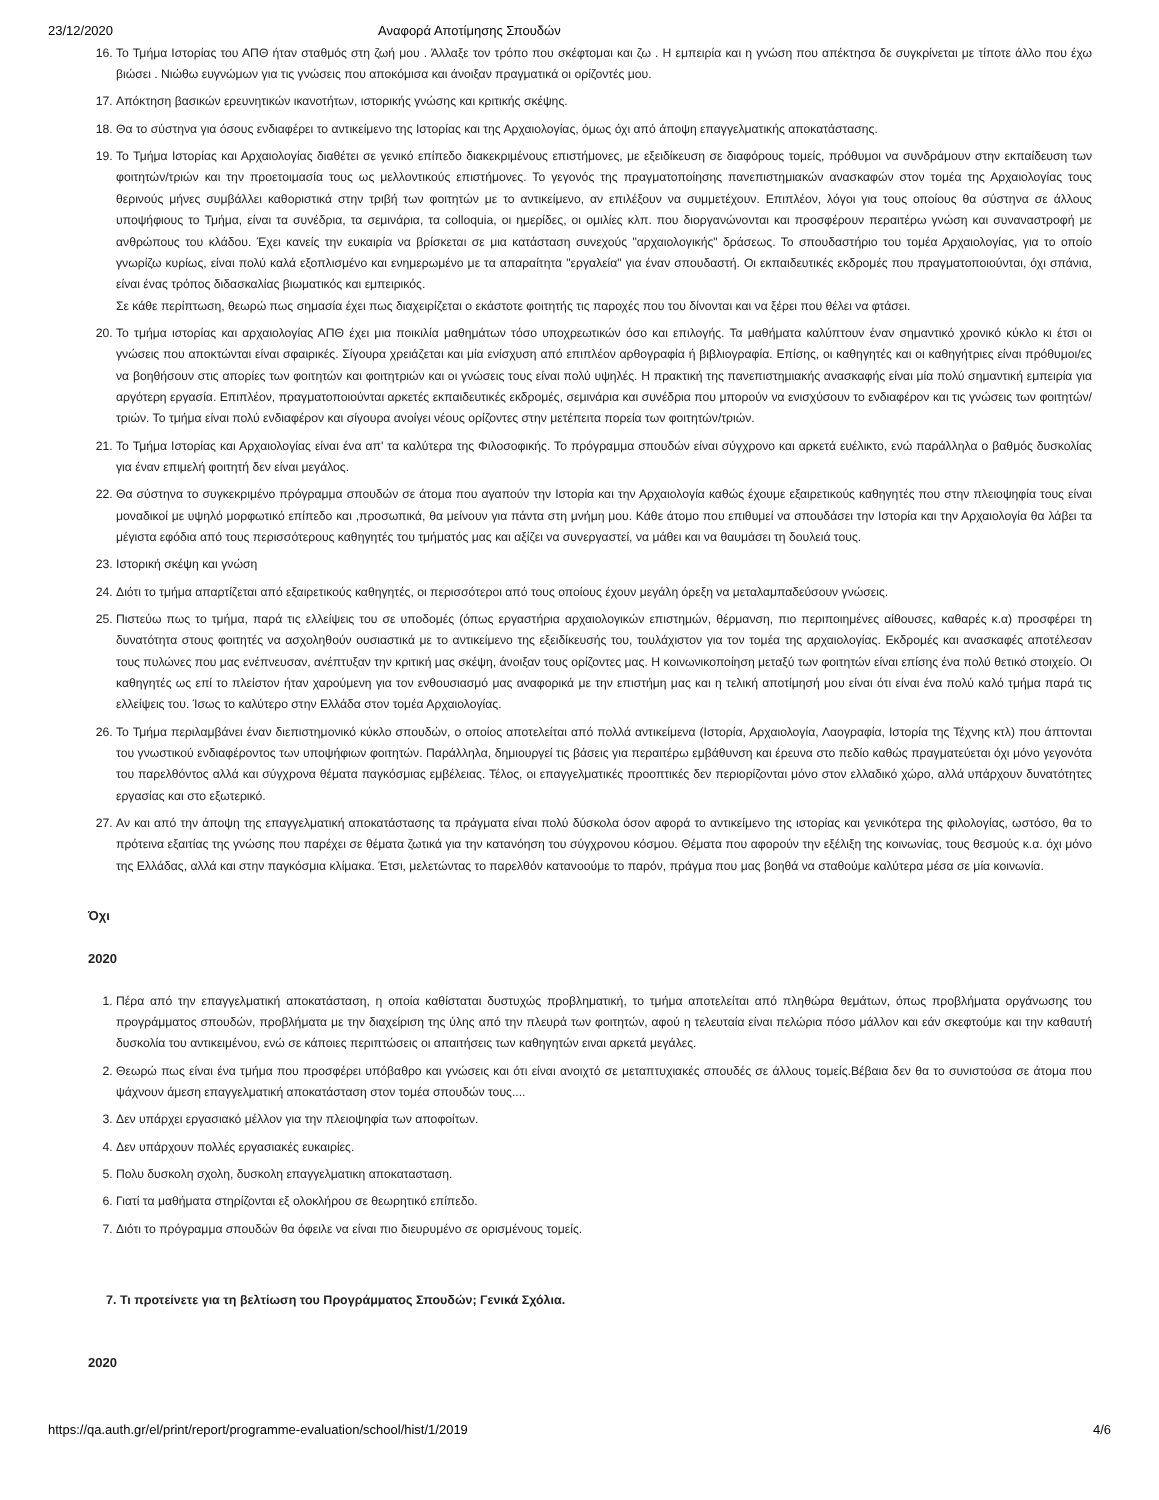23/12/2020 Αναφορά Αποτίμησης Σπουδών
16. Το Τμήμα Ιστορίας του ΑΠΘ ήταν σταθμός στη ζωή μου . Άλλαξε τον τρόπο που σκέφτομαι και ζω . Η εμπειρία και η γνώση που απέκτησα δε συγκρίνεται με τίποτε άλλο που έχω βιώσει . Νιώθω ευγνώμων για τις γνώσεις που αποκόμισα και άνοιξαν πραγματικά οι ορίζοντές μου.
17. Απόκτηση βασικών ερευνητικών ικανοτήτων, ιστορικής γνώσης και κριτικής σκέψης.
18. Θα το σύστηνα για όσους ενδιαφέρει το αντικείμενο της Ιστορίας και της Αρχαιολογίας, όμως όχι από άποψη επαγγελματικής αποκατάστασης.
19. Το Τμήμα Ιστορίας και Αρχαιολογίας διαθέτει σε γενικό επίπεδο διακεκριμένους επιστήμονες, με εξειδίκευση σε διαφόρους τομείς, πρόθυμοι να συνδράμουν στην εκπαίδευση των φοιτητών/τριών και την προετοιμασία τους ως μελλοντικούς επιστήμονες. Το γεγονός της πραγματοποίησης πανεπιστημιακών ανασκαφών στον τομέα της Αρχαιολογίας τους θερινούς μήνες συμβάλλει καθοριστικά στην τριβή των φοιτητών με το αντικείμενο, αν επιλέξουν να συμμετέχουν. Επιπλέον, λόγοι για τους οποίους θα σύστηνα σε άλλους υποψήφιους το Τμήμα, είναι τα συνέδρια, τα σεμινάρια, τα colloquia, οι ημερίδες, οι ομιλίες κλπ. που διοργανώνονται και προσφέρουν περαιτέρω γνώση και συναναστροφή με ανθρώπους του κλάδου. Έχει κανείς την ευκαιρία να βρίσκεται σε μια κατάσταση συνεχούς "αρχαιολογικής" δράσεως. Το σπουδαστήριο του τομέα Αρχαιολογίας, για το οποίο γνωρίζω κυρίως, είναι πολύ καλά εξοπλισμένο και ενημερωμένο με τα απαραίτητα "εργαλεία" για έναν σπουδαστή. Οι εκπαιδευτικές εκδρομές που πραγματοποιούνται, όχι σπάνια, είναι ένας τρόπος διδασκαλίας βιωματικός και εμπειρικός.
Σε κάθε περίπτωση, θεωρώ πως σημασία έχει πως διαχειρίζεται ο εκάστοτε φοιτητής τις παροχές που του δίνονται και να ξέρει που θέλει να φτάσει.
20. Το τμήμα ιστορίας και αρχαιολογίας ΑΠΘ έχει μια ποικιλία μαθημάτων τόσο υποχρεωτικών όσο και επιλογής. Τα μαθήματα καλύπτουν έναν σημαντικό χρονικό κύκλο κι έτσι οι γνώσεις που αποκτώνται είναι σφαιρικές. Σίγουρα χρειάζεται και μία ενίσχυση από επιπλέον αρθογραφία ή βιβλιογραφία. Επίσης, οι καθηγητές και οι καθηγήτριες είναι πρόθυμοι/ες να βοηθήσουν στις απορίες των φοιτητών και φοιτητριών και οι γνώσεις τους είναι πολύ υψηλές. Η πρακτική της πανεπιστημιακής ανασκαφής είναι μία πολύ σημαντική εμπειρία για αργότερη εργασία. Επιπλέον, πραγματοποιούνται αρκετές εκπαιδευτικές εκδρομές, σεμινάρια και συνέδρια που μπορούν να ενισχύσουν το ενδιαφέρον και τις γνώσεις των φοιτητών/τριών. Το τμήμα είναι πολύ ενδιαφέρον και σίγουρα ανοίγει νέους ορίζοντες στην μετέπειτα πορεία των φοιτητών/τριών.
21. Το Τμήμα Ιστορίας και Αρχαιολογίας είναι ένα απ' τα καλύτερα της Φιλοσοφικής. Το πρόγραμμα σπουδών είναι σύγχρονο και αρκετά ευέλικτο, ενώ παράλληλα ο βαθμός δυσκολίας για έναν επιμελή φοιτητή δεν είναι μεγάλος.
22. Θα σύστηνα το συγκεκριμένο πρόγραμμα σπουδών σε άτομα που αγαπούν την Ιστορία και την Αρχαιολογία καθώς έχουμε εξαιρετικούς καθηγητές που στην πλειοψηφία τους είναι μοναδικοί με υψηλό μορφωτικό επίπεδο και ,προσωπικά, θα μείνουν για πάντα στη μνήμη μου. Κάθε άτομο που επιθυμεί να σπουδάσει την Ιστορία και την Αρχαιολογία θα λάβει τα μέγιστα εφόδια από τους περισσότερους καθηγητές του τμήματός μας και αξίζει να συνεργαστεί, να μάθει και να θαυμάσει τη δουλειά τους.
23. Ιστορική σκέψη και γνώση
24. Διότι το τμήμα απαρτίζεται από εξαιρετικούς καθηγητές, οι περισσότεροι από τους οποίους έχουν μεγάλη όρεξη να μεταλαμπαδεύσουν γνώσεις.
25. Πιστεύω πως το τμήμα, παρά τις ελλείψεις του σε υποδομές (όπως εργαστήρια αρχαιολογικών επιστημών, θέρμανση, πιο περιποιημένες αίθουσες, καθαρές κ.α) προσφέρει τη δυνατότητα στους φοιτητές να ασχοληθούν ουσιαστικά με το αντικείμενο της εξειδίκευσής του, τουλάχιστον για τον τομέα της αρχαιολογίας. Εκδρομές και ανασκαφές αποτέλεσαν τους πυλώνες που μας ενέπνευσαν, ανέπτυξαν την κριτική μας σκέψη, άνοιξαν τους ορίζοντες μας. Η κοινωνικοποίηση μεταξύ των φοιτητών είναι επίσης ένα πολύ θετικό στοιχείο. Οι καθηγητές ως επί το πλείστον ήταν χαρούμενη για τον ενθουσιασμό μας αναφορικά με την επιστήμη μας και η τελική αποτίμησή μου είναι ότι είναι ένα πολύ καλό τμήμα παρά τις ελλείψεις του. Ίσως το καλύτερο στην Ελλάδα στον τομέα Αρχαιολογίας.
26. Το Τμήμα περιλαμβάνει έναν διεπιστημονικό κύκλο σπουδών, ο οποίος αποτελείται από πολλά αντικείμενα (Ιστορία, Αρχαιολογία, Λαογραφία, Ιστορία της Τέχνης κτλ) που άπτονται του γνωστικού ενδιαφέροντος των υποψήφιων φοιτητών. Παράλληλα, δημιουργεί τις βάσεις για περαιτέρω εμβάθυνση και έρευνα στο πεδίο καθώς πραγματεύεται όχι μόνο γεγονότα του παρελθόντος αλλά και σύγχρονα θέματα παγκόσμιας εμβέλειας. Τέλος, οι επαγγελματικές προοπτικές δεν περιορίζονται μόνο στον ελλαδικό χώρο, αλλά υπάρχουν δυνατότητες εργασίας και στο εξωτερικό.
27. Αν και από την άποψη της επαγγελματική αποκατάστασης τα πράγματα είναι πολύ δύσκολα όσον αφορά το αντικείμενο της ιστορίας και γενικότερα της φιλολογίας, ωστόσο, θα το πρότεινα εξαιτίας της γνώσης που παρέχει σε θέματα ζωτικά για την κατανόηση του σύγχρονου κόσμου. Θέματα που αφορούν την εξέλιξη της κοινωνίας, τους θεσμούς κ.α. όχι μόνο της Ελλάδας, αλλά και στην παγκόσμια κλίμακα. Έτσι, μελετώντας το παρελθόν κατανοούμε το παρόν, πράγμα που μας βοηθά να σταθούμε καλύτερα μέσα σε μία κοινωνία.
Όχι
2020
1. Πέρα από την επαγγελματική αποκατάσταση, η οποία καθίσταται δυστυχώς προβληματική, το τμήμα αποτελείται από πληθώρα θεμάτων, όπως προβλήματα οργάνωσης του προγράμματος σπουδών, προβλήματα με την διαχείριση της ύλης από την πλευρά των φοιτητών, αφού η τελευταία είναι πελώρια πόσο μάλλον και εάν σκεφτούμε και την καθαυτή δυσκολία του αντικειμένου, ενώ σε κάποιες περιπτώσεις οι απαιτήσεις των καθηγητών ειναι αρκετά μεγάλες.
2. Θεωρώ πως είναι ένα τμήμα που προσφέρει υπόβαθρο και γνώσεις και ότι είναι ανοιχτό σε μεταπτυχιακές σπουδές σε άλλους τομείς.Βέβαια δεν θα το συνιστούσα σε άτομα που ψάχνουν άμεση επαγγελματική αποκατάσταση στον τομέα σπουδών τους....
3. Δεν υπάρχει εργασιακό μέλλον για την πλειοψηφία των αποφοίτων.
4. Δεν υπάρχουν πολλές εργασιακές ευκαιρίες.
5. Πολυ δυσκολη σχολη, δυσκολη επαγγελματικη αποκατασταση.
6. Γιατί τα μαθήματα στηρίζονται εξ ολοκλήρου σε θεωρητικό επίπεδο.
7. Διότι το πρόγραμμα σπουδών θα όφειλε να είναι πιο διευρυμένο σε ορισμένους τομείς.
7. Τι προτείνετε για τη βελτίωση του Προγράμματος Σπουδών; Γενικά Σχόλια.
2020
https://qa.auth.gr/el/print/report/programme-evaluation/school/hist/1/2019 4/6